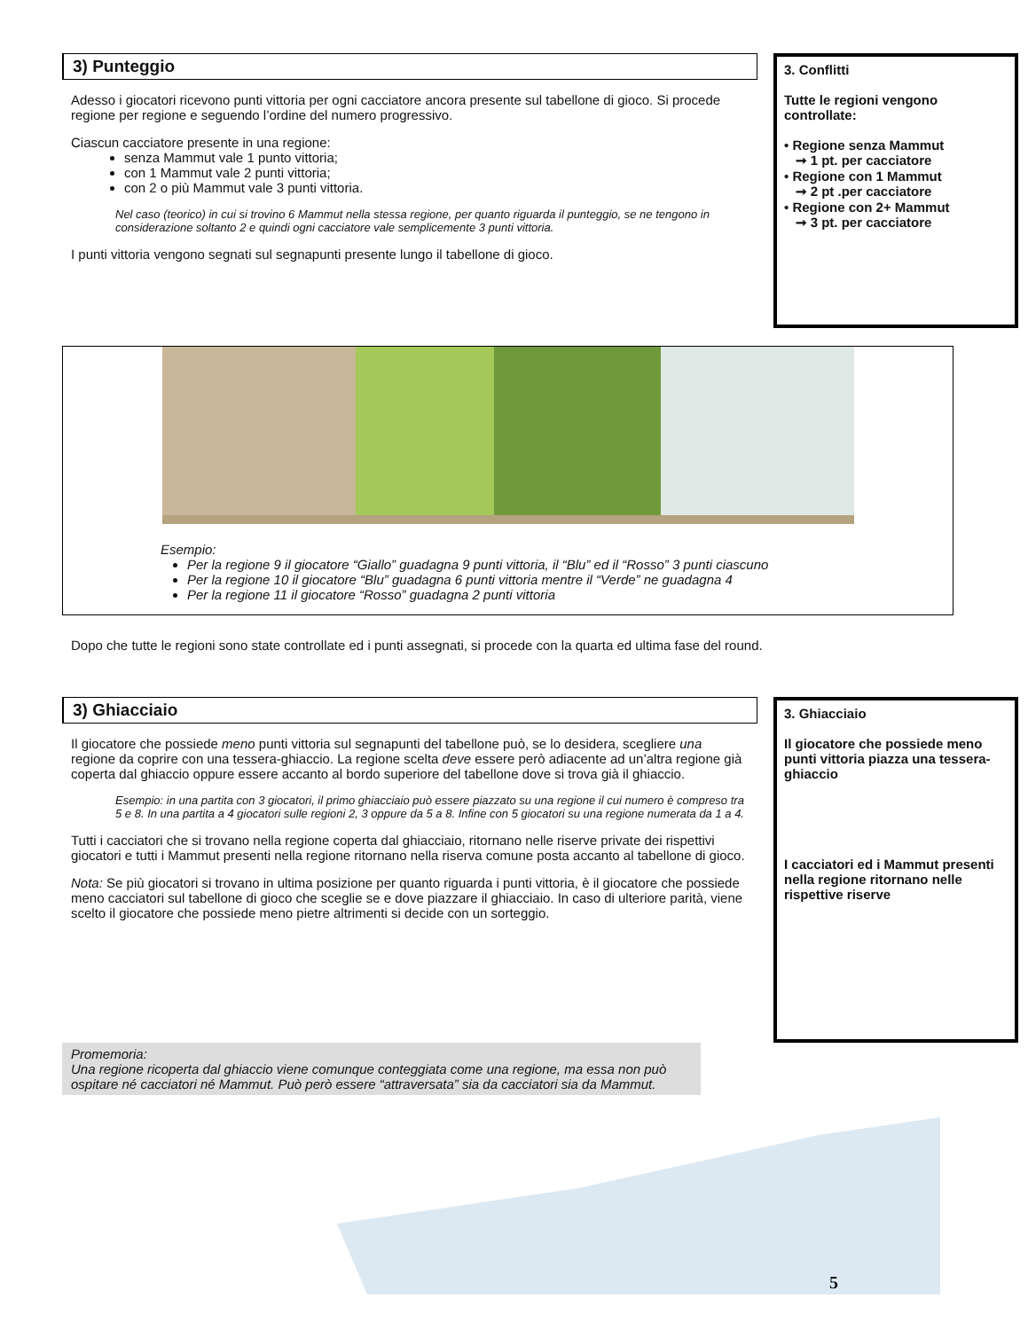3) Punteggio
Adesso i giocatori ricevono punti vittoria per ogni cacciatore ancora presente sul tabellone di gioco. Si procede regione per regione e seguendo l’ordine del numero progressivo.
Ciascun cacciatore presente in una regione:
senza Mammut vale 1 punto vittoria;
con 1 Mammut vale 2 punti vittoria;
con 2 o più Mammut vale 3 punti vittoria.
Nel caso (teorico) in cui si trovino 6 Mammut nella stessa regione, per quanto riguarda il punteggio, se ne tengono in considerazione soltanto 2 e quindi ogni cacciatore vale semplicemente 3 punti vittoria.
I punti vittoria vengono segnati sul segnapunti presente lungo il tabellone di gioco.
3. Conflitti
Tutte le regioni vengono controllate:
• Regione senza Mammut
➞ 1 pt. per cacciatore
• Regione con 1 Mammut
➞ 2 pt .per cacciatore
• Regione con 2+ Mammut
➞ 3 pt. per cacciatore
Esempio:
Per la regione 9 il giocatore “Giallo” guadagna 9 punti vittoria, il “Blu” ed il “Rosso” 3 punti ciascuno
Per la regione 10 il giocatore “Blu” guadagna 6 punti vittoria mentre il “Verde” ne guadagna 4
Per la regione 11 il giocatore “Rosso” guadagna 2 punti vittoria
Dopo che tutte le regioni sono state controllate ed i punti assegnati, si procede con la quarta ed ultima fase del round.
3) Ghiacciaio
Il giocatore che possiede meno punti vittoria sul segnapunti del tabellone può, se lo desidera, scegliere una regione da coprire con una tessera-ghiaccio. La regione scelta deve essere però adiacente ad un’altra regione già coperta dal ghiaccio oppure essere accanto al bordo superiore del tabellone dove si trova già il ghiaccio.
Esempio: in una partita con 3 giocatori, il primo ghiacciaio può essere piazzato su una regione il cui numero è compreso tra 5 e 8. In una partita a 4 giocatori sulle regioni 2, 3 oppure da 5 a 8. Infine con 5 giocatori su una regione numerata da 1 a 4.
Tutti i cacciatori che si trovano nella regione coperta dal ghiacciaio, ritornano nelle riserve private dei rispettivi giocatori e tutti i Mammut presenti nella regione ritornano nella riserva comune posta accanto al tabellone di gioco.
Nota: Se più giocatori si trovano in ultima posizione per quanto riguarda i punti vittoria, è il giocatore che possiede meno cacciatori sul tabellone di gioco che sceglie se e dove piazzare il ghiacciaio. In caso di ulteriore parità, viene scelto il giocatore che possiede meno pietre altrimenti si decide con un sorteggio.
3. Ghiacciaio
Il giocatore che possiede meno punti vittoria piazza una tessera-ghiaccio
I cacciatori ed i Mammut presenti nella regione ritornano nelle rispettive riserve
Promemoria:
Una regione ricoperta dal ghiaccio viene comunque conteggiata come una regione, ma essa non può ospitare né cacciatori né Mammut. Può però essere “attraversata” sia da cacciatori sia da Mammut.
5